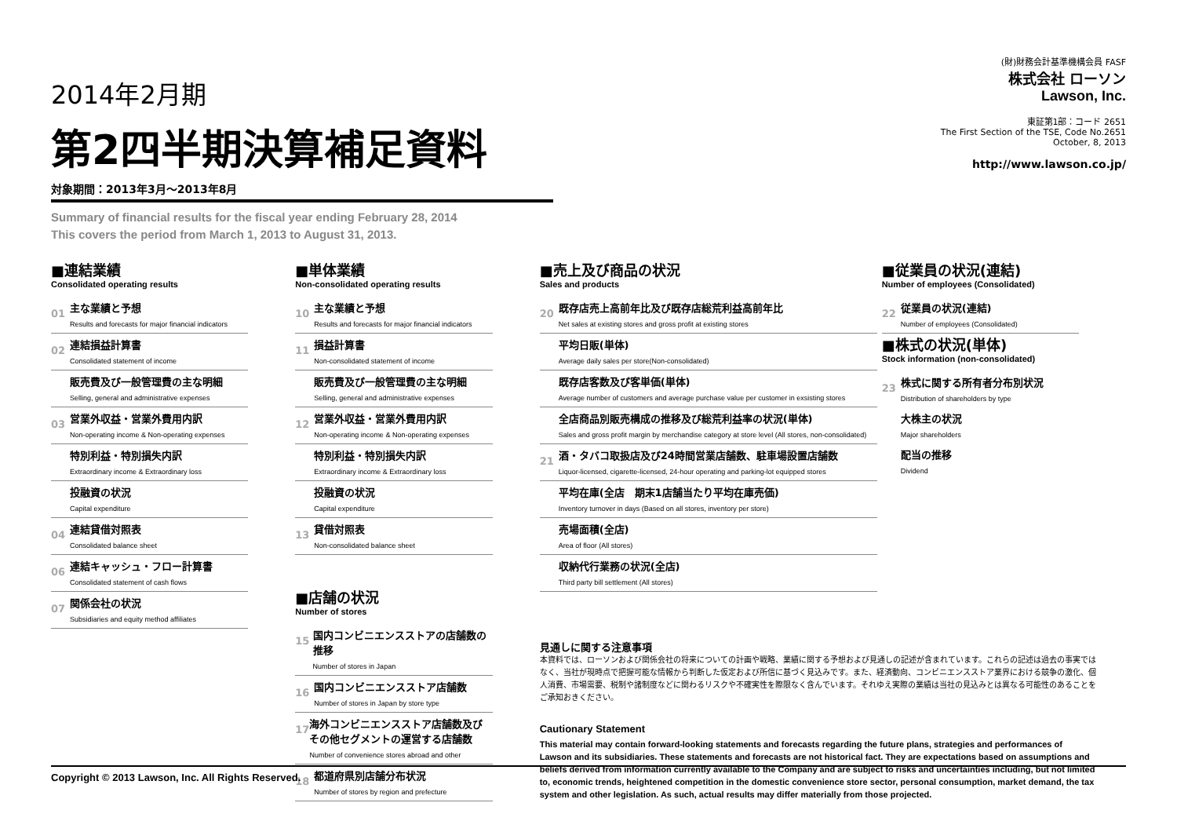2014年2月期
第2四半期決算補足資料
対象期間：2013年3月～2013年8月
Summary of financial results for the fiscal year ending February 28, 2014
This covers the period from March 1, 2013 to August 31, 2013.
(財)財務会計基準機構会員 FASF
株式会社 ローソン
Lawson, Inc.
東証第1部：コード 2651
The First Section of the TSE, Code No.2651
October, 8, 2013
http://www.lawson.co.jp/
■連結業績
Consolidated operating results
01
主な業績と予想
Results and forecasts for major financial indicators
02
連結損益計算書
Consolidated statement of income
販売費及び一般管理費の主な明細
Selling, general and administrative expenses
03
営業外収益・営業外費用内訳
Non-operating income & Non-operating expenses
特別利益・特別損失内訳
Extraordinary income & Extraordinary loss
投融資の状況
Capital expenditure
04
連結貸借対照表
Consolidated balance sheet
06
連結キャッシュ・フロー計算書
Consolidated statement of cash flows
07
関係会社の状況
Subsidiaries and equity method affiliates
■単体業績
Non-consolidated operating results
10
主な業績と予想
Results and forecasts for major financial indicators
11
損益計算書
Non-consolidated statement of income
販売費及び一般管理費の主な明細
Selling, general and administrative expenses
12
営業外収益・営業外費用内訳
Non-operating income & Non-operating expenses
特別利益・特別損失内訳
Extraordinary income & Extraordinary loss
投融資の状況
Capital expenditure
13
貸借対照表
Non-consolidated balance sheet
■店舗の状況
Number of stores
15
国内コンビニエンスストアの店舗数の推移
Number of stores in Japan
16
国内コンビニエンスストア店舗数
Number of stores in Japan by store type
17
海外コンビニエンスストア店舗数及び その他セグメントの運営する店舗数
Number of convenience stores abroad and other
18
都道府県別店舗分布状況
Number of stores by region and prefecture
■売上及び商品の状況
Sales and products
20
既存店売上高前年比及び既存店総荒利益高前年比
Net sales at existing stores and gross profit at existing stores
平均日販(単体)
Average daily sales per store(Non-consolidated)
既存店客数及び客単価(単体)
Average number of customers and average purchase value per customer in exsisting stores
全店商品別販売構成の推移及び総荒利益率の状況(単体)
Sales and gross profit margin by merchandise category at store level (All stores, non-consolidated)
21
酒・タバコ取扱店及び24時間営業店舗数、駐車場設置店舗数
Liquor-licensed, cigarette-licensed, 24-hour operating and parking-lot equipped stores
平均在庫(全店　期末1店舗当たり平均在庫売価)
Inventory turnover in days (Based on all stores, inventory per store)
売場面積(全店)
Area of floor (All stores)
収納代行業務の状況(全店)
Third party bill settlement (All stores)
見通しに関する注意事項
本資料では、ローソンおよび関係会社の将来についての計画や戦略、業績に関する予想および見通しの記述が含まれています。これらの記述は過去の事実ではなく、当社が現時点で把握可能な情報から判断した仮定および所信に基づく見込みです。また、経済動向、コンビニエンスストア業界における競争の激化、個人消費、市場需要、税制や諸制度などに関わるリスクや不確実性を際限なく含んでいます。それゆえ実際の業績は当社の見込みとは異なる可能性のあることをご承知おきください。
Cautionary Statement
This material may contain forward-looking statements and forecasts regarding the future plans, strategies and performances of Lawson and its subsidiaries. These statements and forecasts are not historical fact. They are expectations based on assumptions and beliefs derived from information currently available to the Company and are subject to risks and uncertainties including, but not limited to, economic trends, heightened competition in the domestic convenience store sector, personal consumption, market demand, the tax system and other legislation. As such, actual results may differ materially from those projected.
■従業員の状況(連結)
Number of employees (Consolidated)
22
従業員の状況(連結)
Number of employees (Consolidated)
■株式の状況(単体)
Stock information (non-consolidated)
23
株式に関する所有者分布別状況
Distribution of shareholders by type
大株主の状況
Major shareholders
配当の推移
Dividend
Copyright © 2013 Lawson, Inc. All Rights Reserved.